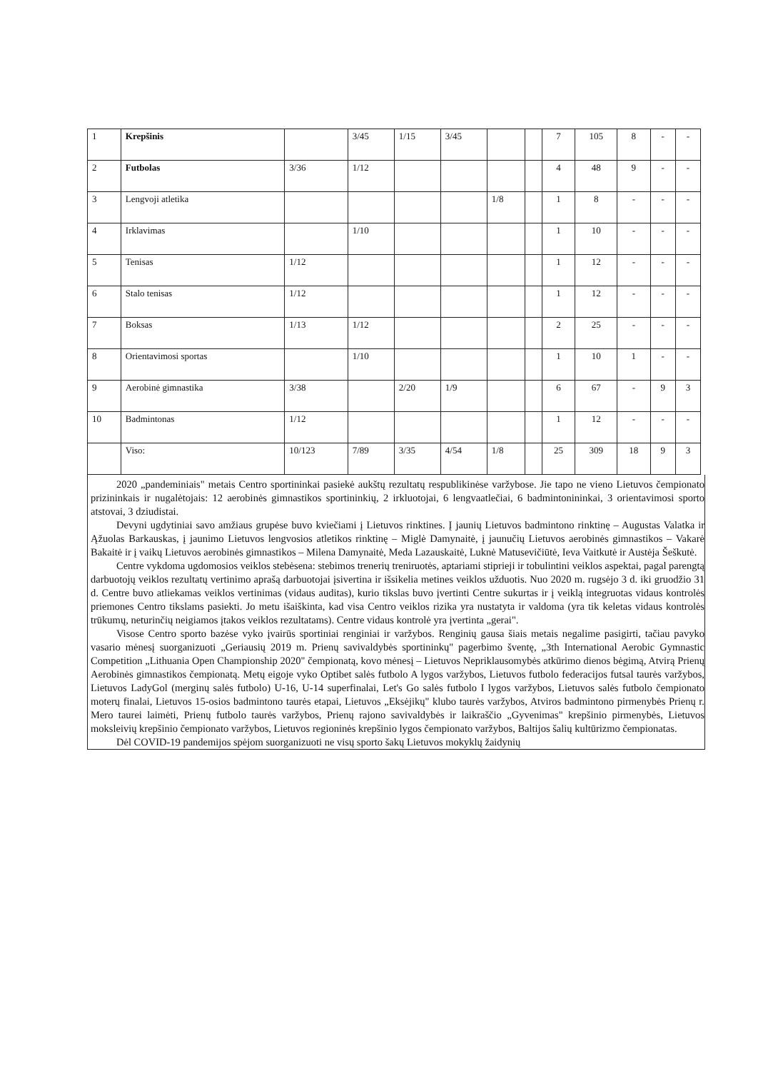| 1 | Krepšinis | | 3/45 | 1/15 | 3/45 | | | 7 | 105 | 8 | - | - |
| 2 | Futbolas | 3/36 | 1/12 | | | | | 4 | 48 | 9 | - | - |
| 3 | Lengvoji atletika | | | | | 1/8 | | 1 | 8 | - | - | - |
| 4 | Irklavimas | | 1/10 | | | | | 1 | 10 | - | - | - |
| 5 | Tenisas | 1/12 | | | | | | 1 | 12 | - | - | - |
| 6 | Stalo tenisas | 1/12 | | | | | | 1 | 12 | - | - | - |
| 7 | Boksas | 1/13 | 1/12 | | | | | 2 | 25 | - | - | - |
| 8 | Orientavimosi sportas | | 1/10 | | | | | 1 | 10 | 1 | - | - |
| 9 | Aerobinė gimnastika | 3/38 | | 2/20 | 1/9 | | | 6 | 67 | - | 9 | 3 |
| 10 | Badmintonas | 1/12 | | | | | | 1 | 12 | - | - | - |
| | Viso: | 10/123 | 7/89 | 3/35 | 4/54 | 1/8 | | 25 | 309 | 18 | 9 | 3 |
2020 „pandeminiais" metais Centro sportininkai pasiekė aukštų rezultatų respublikinėse varžybose. Jie tapo ne vieno Lietuvos čempionato prizininkais ir nugalėtojais: 12 aerobinės gimnastikos sportininkių, 2 irkluotojai, 6 lengvaatlečiai, 6 badmintonininkai, 3 orientavimosi sporto atstovai, 3 dziudistai.
Devyni ugdytiniai savo amžiaus grupėse buvo kviečiami į Lietuvos rinktines. Į jaunių Lietuvos badmintono rinktinę – Augustas Valatka ir Ąžuolas Barkauskas, į jaunimo Lietuvos lengvosios atletikos rinktinę – Miglė Damynaitė, į jaunučių Lietuvos aerobinės gimnastikos – Vakarė Bakaitė ir į vaikų Lietuvos aerobinės gimnastikos – Milena Damynaitė, Meda Lazauskaitė, Luknė Matusevičiūtė, Ieva Vaitkutė ir Austėja Šeškutė.
Centre vykdoma ugdomosios veiklos stebėsena: stebimos trenerių treniruotės, aptariami stiprieji ir tobulintini veiklos aspektai, pagal parengtą darbuotojų veiklos rezultatų vertinimo aprašą darbuotojai įsivertina ir išsikelia metines veiklos užduotis. Nuo 2020 m. rugsėjo 3 d. iki gruodžio 31 d. Centre buvo atliekamas veiklos vertinimas (vidaus auditas), kurio tikslas buvo įvertinti Centre sukurtas ir į veiklą integruotas vidaus kontrolės priemones Centro tikslams pasiekti. Jo metu išaiškinta, kad visa Centro veiklos rizika yra nustatyta ir valdoma (yra tik keletas vidaus kontrolės trūkumų, neturinčių neigiamos įtakos veiklos rezultatams). Centre vidaus kontrolė yra įvertinta „gerai".
Visose Centro sporto bazėse vyko įvairūs sportiniai renginiai ir varžybos. Renginių gausa šiais metais negalime pasigirti, tačiau pavyko vasario mėnesį suorganizuoti „Geriausių 2019 m. Prienų savivaldybės sportininkų" pagerbimo šventę, „3th International Aerobic Gymnastic Competition „Lithuania Open Championship 2020" čempionatą, kovo mėnesį – Lietuvos Nepriklausomybės atkūrimo dienos bėgimą, Atvirą Prienų Aerobinės gimnastikos čempionatą. Metų eigoje vyko Optibet salės futbolo A lygos varžybos, Lietuvos futbolo federacijos futsal taurės varžybos, Lietuvos LadyGol (merginų salės futbolo) U-16, U-14 superfinalai, Let's Go salės futbolo I lygos varžybos, Lietuvos salės futbolo čempionato moterų finalai, Lietuvos 15-osios badmintono taurės etapai, Lietuvos „Eksėjikų" klubo taurės varžybos, Atviros badmintono pirmenybės Prienų r. Mero taurei laimėti, Prienų futbolo taurės varžybos, Prienų rajono savivaldybės ir laikraščio „Gyvenimas" krepšinio pirmenybės, Lietuvos moksleivių krepšinio čempionato varžybos, Lietuvos regioninės krepšinio lygos čempionato varžybos, Baltijos šalių kultūrizmo čempionatas.
Dėl COVID-19 pandemijos spėjom suorganizuoti ne visų sporto šakų Lietuvos mokyklų žaidynių